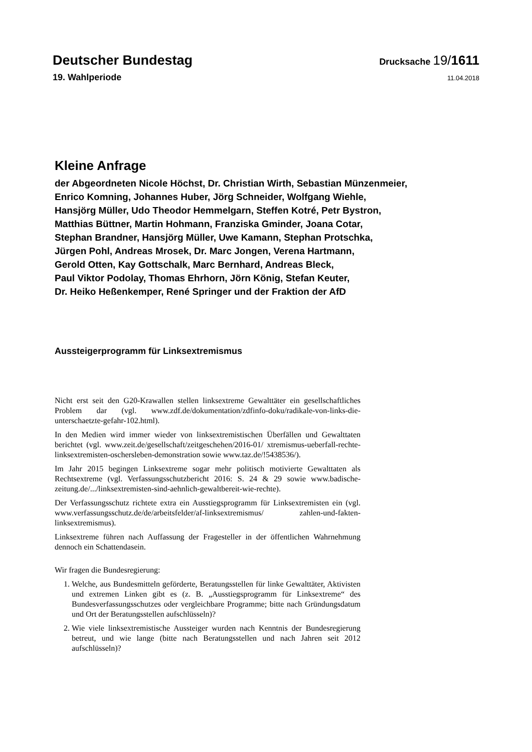Deutscher Bundestag
Drucksache 19/1611
19. Wahlperiode
11.04.2018
Kleine Anfrage
der Abgeordneten Nicole Höchst, Dr. Christian Wirth, Sebastian Münzenmeier,
Enrico Komning, Johannes Huber, Jörg Schneider, Wolfgang Wiehle,
Hansjörg Müller, Udo Theodor Hemmelgarn, Steffen Kotré, Petr Bystron,
Matthias Büttner, Martin Hohmann, Franziska Gminder, Joana Cotar,
Stephan Brandner, Hansjörg Müller, Uwe Kamann, Stephan Protschka,
Jürgen Pohl, Andreas Mrosek, Dr. Marc Jongen, Verena Hartmann,
Gerold Otten, Kay Gottschalk, Marc Bernhard, Andreas Bleck,
Paul Viktor Podolay, Thomas Ehrhorn, Jörn König, Stefan Keuter,
Dr. Heiko Heßenkemper, René Springer und der Fraktion der AfD
Aussteigerprogramm für Linksextremismus
Nicht erst seit den G20-Krawallen stellen linksextreme Gewalttäter ein gesellschaftliches Problem dar (vgl. www.zdf.de/dokumentation/zdfinfo-doku/radikale-von-links-die-unterschaetzte-gefahr-102.html).
In den Medien wird immer wieder von linksextremistischen Überfällen und Gewalttaten berichtet (vgl. www.zeit.de/gesellschaft/zeitgeschehen/2016-01/ xtremismus-ueberfall-rechte-linksextremisten-oschersleben-demonstration sowie www.taz.de/!5438536/).
Im Jahr 2015 begingen Linksextreme sogar mehr politisch motivierte Gewalttaten als Rechtsextreme (vgl. Verfassungsschutzbericht 2016: S. 24 & 29 sowie www.badische-zeitung.de/.../linksextremisten-sind-aehnlich-gewaltbereit-wie-rechte).
Der Verfassungsschutz richtete extra ein Ausstiegsprogramm für Linksextremisten ein (vgl. www.verfassungsschutz.de/de/arbeitsfelder/af-linksextremismus/ zahlen-und-fakten-linksextremismus).
Linksextreme führen nach Auffassung der Fragesteller in der öffentlichen Wahrnehmung dennoch ein Schattendasein.
Wir fragen die Bundesregierung:
1. Welche, aus Bundesmitteln geförderte, Beratungsstellen für linke Gewalttäter, Aktivisten und extremen Linken gibt es (z. B. „Ausstiegsprogramm für Linksextreme“ des Bundesverfassungsschutzes oder vergleichbare Programme; bitte nach Gründungsdatum und Ort der Beratungsstellen aufschlüsseln)?
2. Wie viele linksextremistische Aussteiger wurden nach Kenntnis der Bundesregierung betreut, und wie lange (bitte nach Beratungsstellen und nach Jahren seit 2012 aufschlüsseln)?